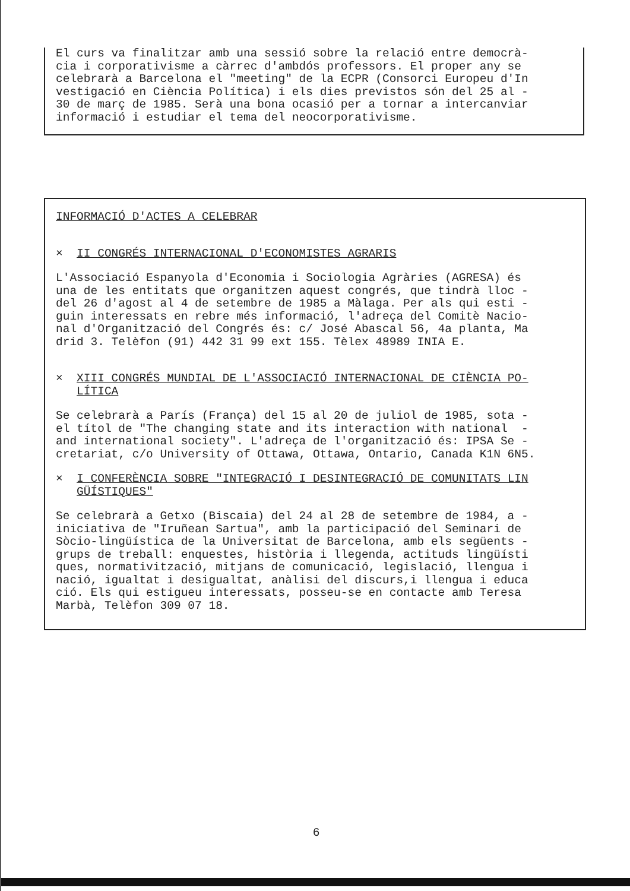El curs va finalitzar amb una sessió sobre la relació entre democrà- cia i corporativisme a càrrec d'ambdós professors. El proper any se celebrarà a Barcelona el "meeting" de la ECPR (Consorci Europeu d'In vestigació en Ciència Política) i els dies previstos són del 25 al - 30 de març de 1985. Serà una bona ocasió per a tornar a intercanviar informació i estudiar el tema del neocorporativisme.
INFORMACIÓ D'ACTES A CELEBRAR
× II CONGRÉS INTERNACIONAL D'ECONOMISTES AGRARIS
L'Associació Espanyola d'Economia i Sociologia Agràries (AGRESA) és una de les entitats que organitzen aquest congrés, que tindrà lloc - del 26 d'agost al 4 de setembre de 1985 a Màlaga. Per als qui esti - guin interessats en rebre més informació, l'adreça del Comitè Nacio- nal d'Organització del Congrés és: c/ José Abascal 56, 4a planta, Ma drid 3. Telèfon (91) 442 31 99 ext 155. Tèlex 48989 INIA E.
× XIII CONGRÉS MUNDIAL DE L'ASSOCIACIÓ INTERNACIONAL DE CIÈNCIA PO- LÍTICA
Se celebrarà a París (França) del 15 al 20 de juliol de 1985, sota - el títol de "The changing state and its interaction with national - and international society". L'adreça de l'organització és: IPSA Se - cretariat, c/o University of Ottawa, Ottawa, Ontario, Canada K1N 6N5.
× I CONFERÈNCIA SOBRE "INTEGRACIÓ I DESINTEGRACIÓ DE COMUNITATS LIN GÜÍSTIQUES"
Se celebrarà a Getxo (Biscaia) del 24 al 28 de setembre de 1984, a - iniciativa de "Iruñean Sartua", amb la participació del Seminari de Sòcio-lingüística de la Universitat de Barcelona, amb els següents - grups de treball: enquestes, història i llegenda, actituds lingüísti ques, normativització, mitjans de comunicació, legislació, llengua i nació, igualtat i desigualtat, anàlisi del discurs,i llengua i educa ció. Els qui estigueu interessats, posseu-se en contacte amb Teresa Marbà, Telèfon 309 07 18.
6